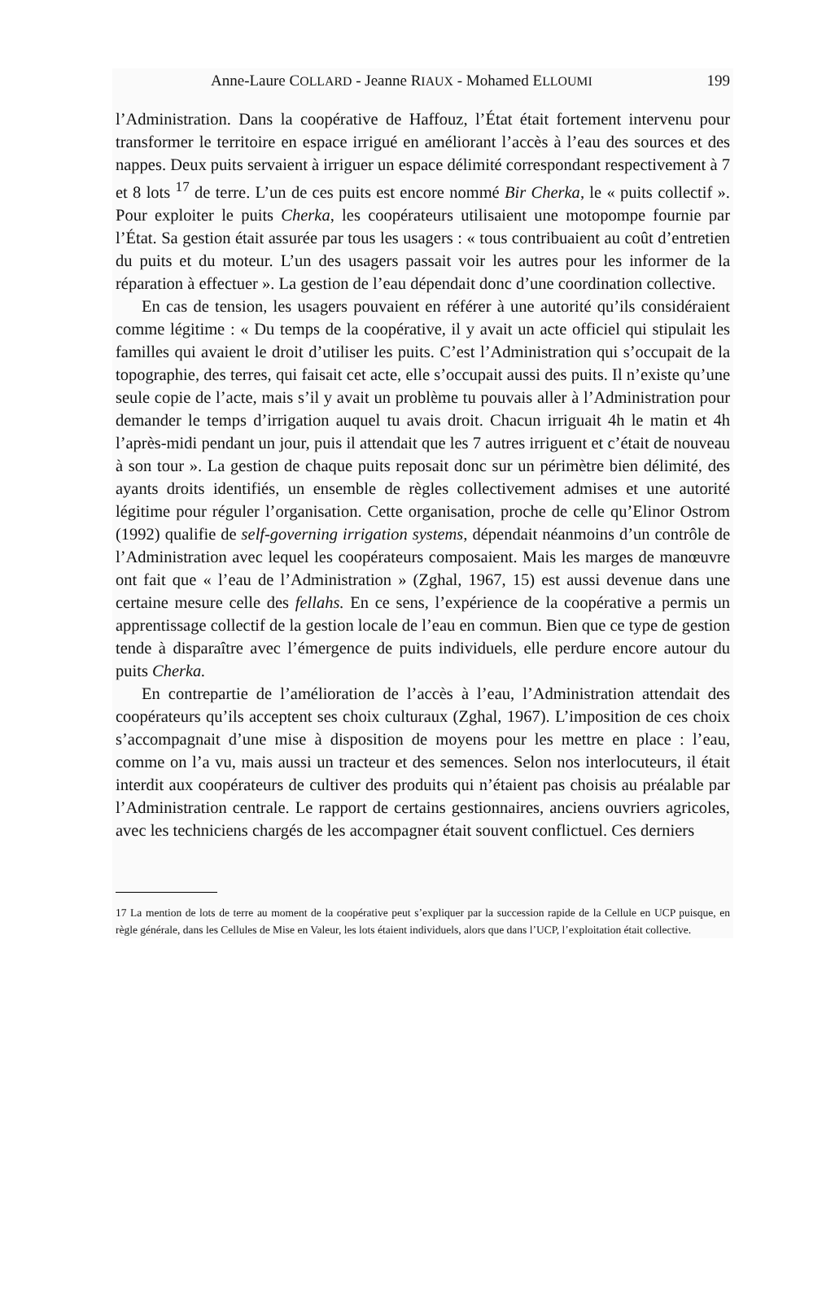Anne-Laure COLLARD - Jeanne RIAUX - Mohamed ELLOUMI 199
l’Administration. Dans la coopérative de Haffouz, l’État était fortement intervenu pour transformer le territoire en espace irrigué en améliorant l’accès à l’eau des sources et des nappes. Deux puits servaient à irriguer un espace délimité correspondant respectivement à 7 et 8 lots <sup>17</sup> de terre. L’un de ces puits est encore nommé Bir Cherka, le « puits collectif ». Pour exploiter le puits Cherka, les coopérateurs utilisaient une motopompe fournie par l’État. Sa gestion était assurée par tous les usagers : « tous contribuaient au coût d’entretien du puits et du moteur. L’un des usagers passait voir les autres pour les informer de la réparation à effectuer ». La gestion de l’eau dépendait donc d’une coordination collective.
En cas de tension, les usagers pouvaient en référer à une autorité qu’ils considéraient comme légitime : « Du temps de la coopérative, il y avait un acte officiel qui stipulait les familles qui avaient le droit d’utiliser les puits. C’est l’Administration qui s’occupait de la topographie, des terres, qui faisait cet acte, elle s’occupait aussi des puits. Il n’existe qu’une seule copie de l’acte, mais s’il y avait un problème tu pouvais aller à l’Administration pour demander le temps d’irrigation auquel tu avais droit. Chacun irriguait 4h le matin et 4h l’après-midi pendant un jour, puis il attendait que les 7 autres irriguent et c’était de nouveau à son tour ». La gestion de chaque puits reposait donc sur un périmètre bien délimité, des ayants droits identifiés, un ensemble de règles collectivement admises et une autorité légitime pour réguler l’organisation. Cette organisation, proche de celle qu’Elinor Ostrom (1992) qualifie de self-governing irrigation systems, dépendait néanmoins d’un contrôle de l’Administration avec lequel les coopérateurs composaient. Mais les marges de manœuvre ont fait que « l’eau de l’Administration » (Zghal, 1967, 15) est aussi devenue dans une certaine mesure celle des fellahs. En ce sens, l’expérience de la coopérative a permis un apprentissage collectif de la gestion locale de l’eau en commun. Bien que ce type de gestion tende à disparaître avec l’émergence de puits individuels, elle perdure encore autour du puits Cherka.
En contrepartie de l’amélioration de l’accès à l’eau, l’Administration attendait des coopérateurs qu’ils acceptent ses choix culturaux (Zghal, 1967). L’imposition de ces choix s’accompagnait d’une mise à disposition de moyens pour les mettre en place : l’eau, comme on l’a vu, mais aussi un tracteur et des semences. Selon nos interlocuteurs, il était interdit aux coopérateurs de cultiver des produits qui n’étaient pas choisis au préalable par l’Administration centrale. Le rapport de certains gestionnaires, anciens ouvriers agricoles, avec les techniciens chargés de les accompagner était souvent conflictuel. Ces derniers
17 La mention de lots de terre au moment de la coopérative peut s’expliquer par la succession rapide de la Cellule en UCP puisque, en règle générale, dans les Cellules de Mise en Valeur, les lots étaient individuels, alors que dans l’UCP, l’exploitation était collective.